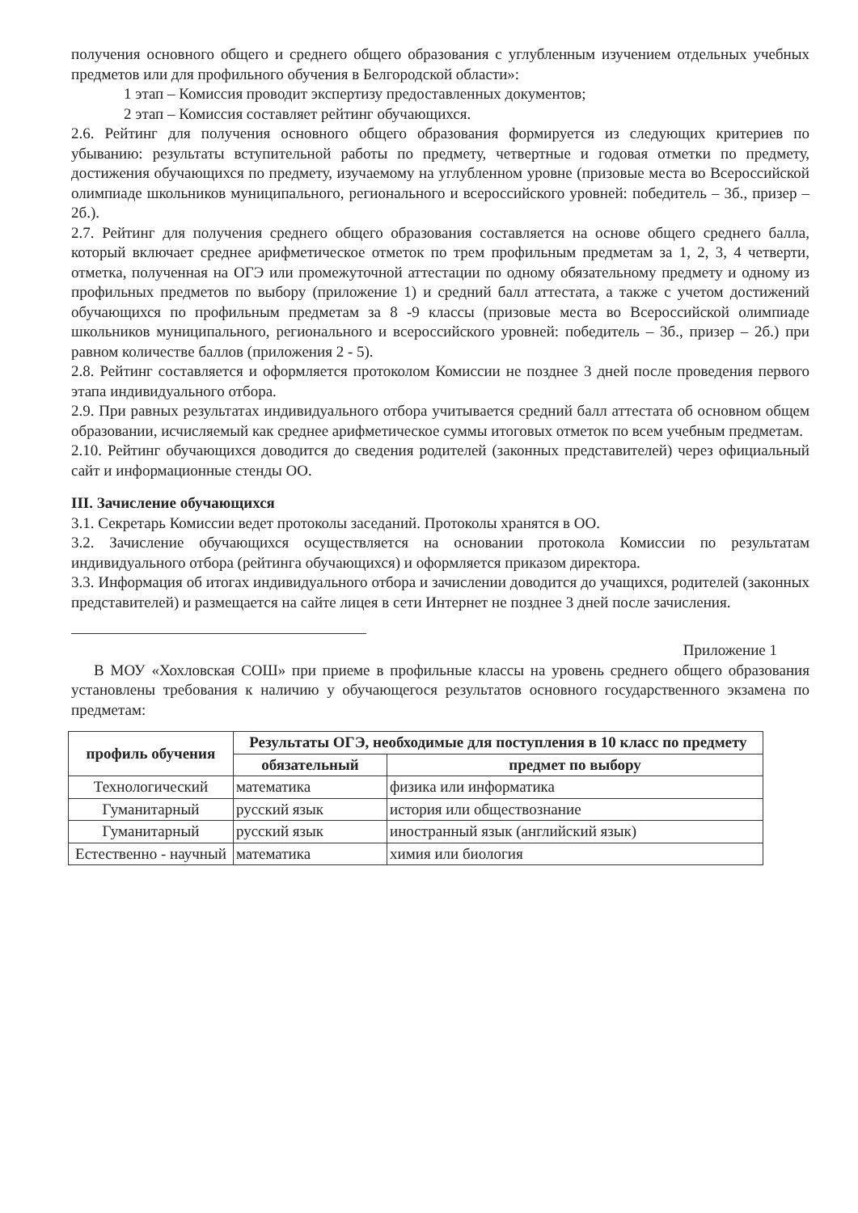получения основного общего и среднего общего образования с углубленным изучением отдельных учебных предметов или для профильного обучения в Белгородской области»:
1 этап – Комиссия проводит экспертизу предоставленных документов;
2 этап – Комиссия составляет рейтинг обучающихся.
2.6. Рейтинг для получения основного общего образования формируется из следующих критериев по убыванию: результаты вступительной работы по предмету, четвертные и годовая отметки по предмету, достижения обучающихся по предмету, изучаемому на углубленном уровне (призовые места во Всероссийской олимпиаде школьников муниципального, регионального и всероссийского уровней: победитель – 3б., призер – 2б.).
2.7. Рейтинг для получения среднего общего образования составляется на основе общего среднего балла, который включает среднее арифметическое отметок по трем профильным предметам за 1, 2, 3, 4 четверти, отметка, полученная на ОГЭ или промежуточной аттестации по одному обязательному предмету и одному из профильных предметов по выбору (приложение 1) и средний балл аттестата, а также с учетом достижений обучающихся по профильным предметам за 8 -9 классы (призовые места во Всероссийской олимпиаде школьников муниципального, регионального и всероссийского уровней: победитель – 3б., призер – 2б.) при равном количестве баллов (приложения 2 - 5).
2.8. Рейтинг составляется и оформляется протоколом Комиссии не позднее 3 дней после проведения первого этапа индивидуального отбора.
2.9. При равных результатах индивидуального отбора учитывается средний балл аттестата об основном общем образовании, исчисляемый как среднее арифметическое суммы итоговых отметок по всем учебным предметам.
2.10. Рейтинг обучающихся доводится до сведения родителей (законных представителей) через официальный сайт и информационные стенды ОО.
III. Зачисление обучающихся
3.1. Секретарь Комиссии ведет протоколы заседаний. Протоколы хранятся в ОО.
3.2. Зачисление обучающихся осуществляется на основании протокола Комиссии по результатам индивидуального отбора (рейтинга обучающихся) и оформляется приказом директора.
3.3. Информация об итогах индивидуального отбора и зачислении доводится до учащихся, родителей (законных представителей) и размещается на сайте лицея в сети Интернет не позднее 3 дней после зачисления.
Приложение 1
В МОУ «Хохловская СОШ» при приеме в профильные классы на уровень среднего общего образования установлены требования к наличию у обучающегося результатов основного государственного экзамена по предметам:
| профиль обучения | Результаты ОГЭ, необходимые для поступления в 10 класс по предмету | |
| --- | --- | --- |
| | обязательный | предмет по выбору |
| Технологический | математика | физика или информатика |
| Гуманитарный | русский язык | история или обществознание |
| Гуманитарный | русский язык | иностранный язык (английский язык) |
| Естественно - научный | математика | химия или биология |